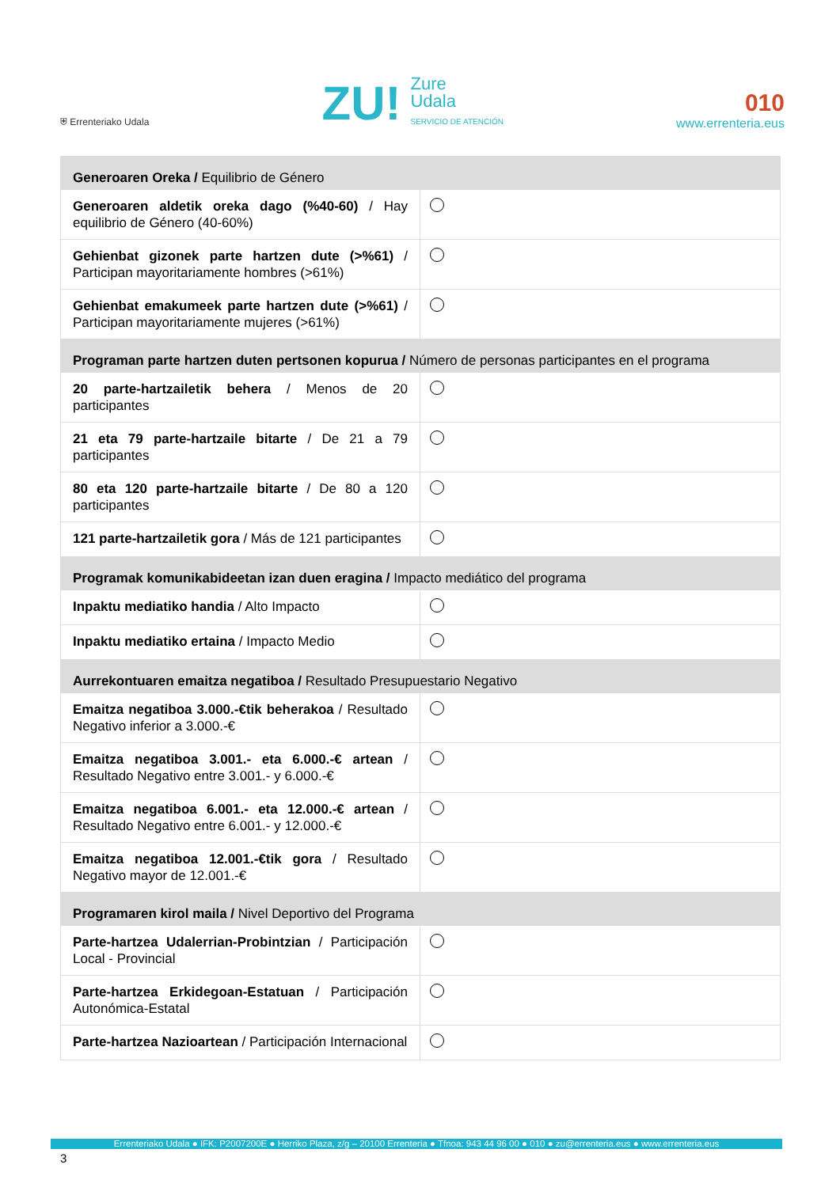⛨ Errenteriako Udala
ZU! Zure
Udala
SERVICIO DE ATENCIÓN
010
www.errenteria.eus
| Generoaren Oreka / Equilibrio de Género | |
| Generoaren aldetik oreka dago (%40-60) / Hay equilibrio de Género (40-60%) | |
| Gehienbat gizonek parte hartzen dute (>%61) / Participan mayoritariamente hombres (>61%) | |
| Gehienbat emakumeek parte hartzen dute (>%61) / Participan mayoritariamente mujeres (>61%) | |
| Programan parte hartzen duten pertsonen kopurua / Número de personas participantes en el programa | |
| 20 parte-hartzailetik behera / Menos de 20 participantes | |
| 21 eta 79 parte-hartzaile bitarte / De 21 a 79 participantes | |
| 80 eta 120 parte-hartzaile bitarte / De 80 a 120 participantes | |
| 121 parte-hartzailetik gora / Más de 121 participantes | |
| Programak komunikabideetan izan duen eragina / Impacto mediático del programa | |
| Inpaktu mediatiko handia / Alto Impacto | |
| Inpaktu mediatiko ertaina / Impacto Medio | |
| Aurrekontuaren emaitza negatiboa / Resultado Presupuestario Negativo | |
| Emaitza negatiboa 3.000.-€tik beherakoa / Resultado Negativo inferior a 3.000.-€ | |
| Emaitza negatiboa 3.001.- eta 6.000.-€ artean / Resultado Negativo entre 3.001.- y 6.000.-€ | |
| Emaitza negatiboa 6.001.- eta 12.000.-€ artean / Resultado Negativo entre 6.001.- y 12.000.-€ | |
| Emaitza negatiboa 12.001.-€tik gora / Resultado Negativo mayor de 12.001.-€ | |
| Programaren kirol maila / Nivel Deportivo del Programa | |
| Parte-hartzea Udalerrian-Probintzian / Participación Local - Provincial | |
| Parte-hartzea Erkidegoan-Estatuan / Participación Autonómica-Estatal | |
| Parte-hartzea Nazioartean / Participación Internacional | |
Errenteriako Udala ● IFK: P2007200E ● Herriko Plaza, z/g – 20100 Errenteria ● Tfnoa: 943 44 96 00 ● 010 ● zu@errenteria.eus ● www.errenteria.eus
3